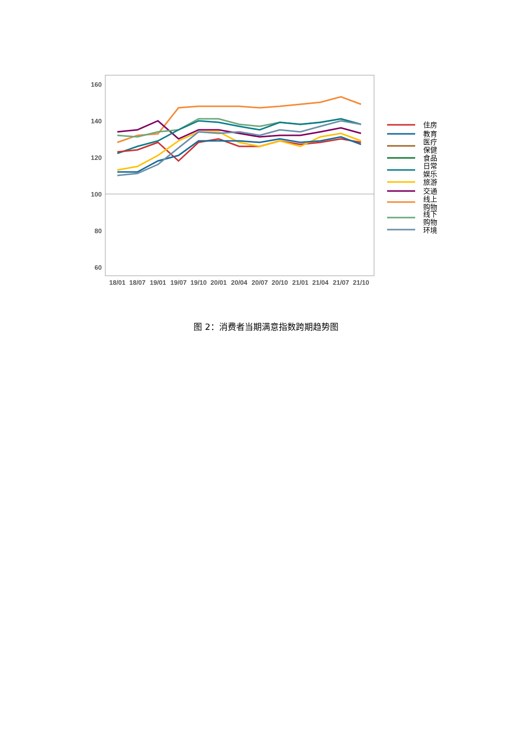160
140
120
100
80
60
18/01
18/07
19/01
19/07
19/10
20/01
20/04
20/07
20/10
21/01
21/04
21/07
21/10
住房
教育
医疗
保健
食品
日常
娱乐
旅游
交通
线上
购物
线下
购物
环境
图 2：消费者当期满意指数跨期趋势图